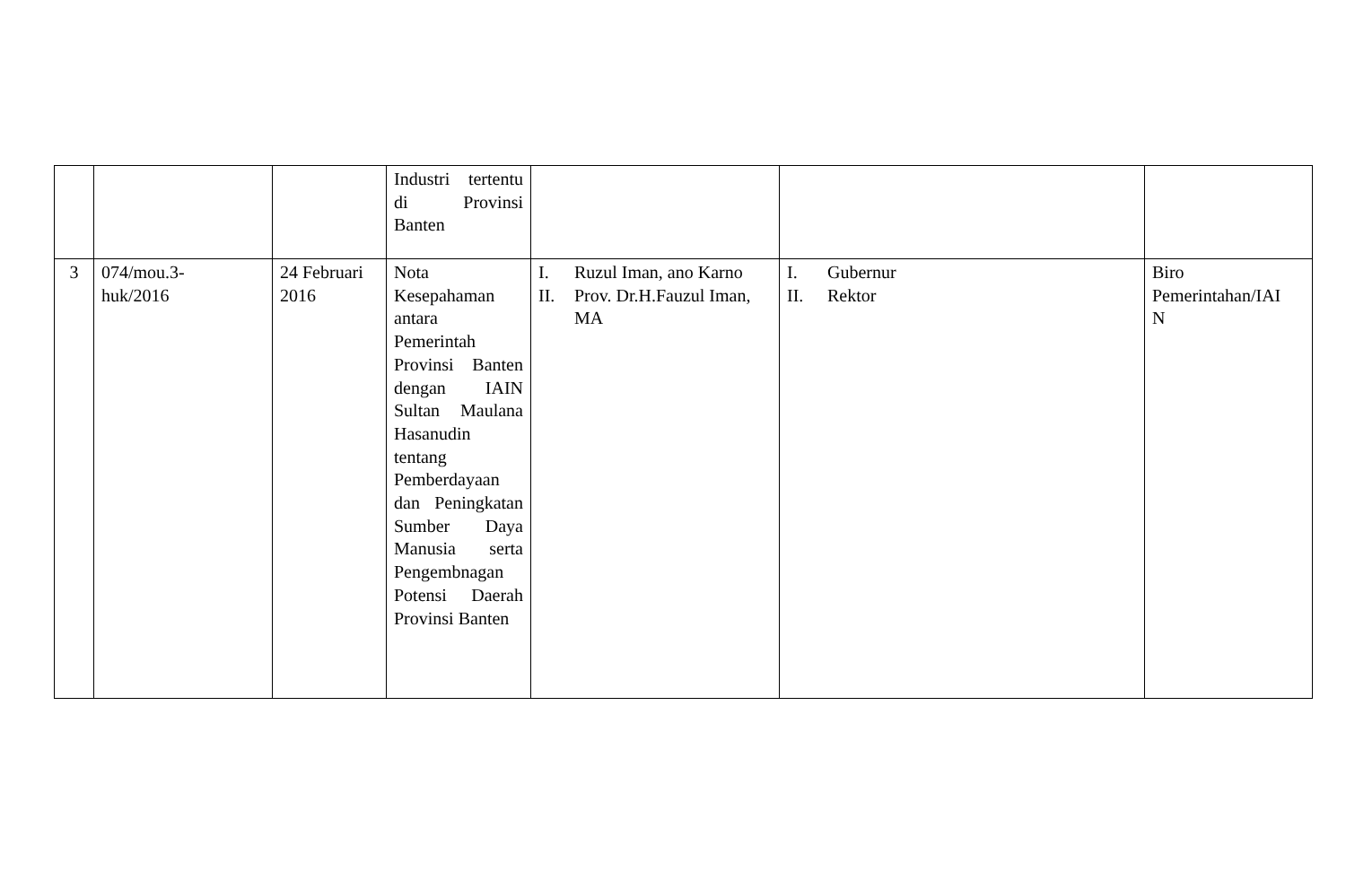| | | | Industri tertentu di Provinsi Banten | | | |
| 3 | 074/mou.3- huk/2016 | 24 Februari 2016 | Nota Kesepahaman antara Pemerintah Provinsi Banten dengan IAIN Sultan Maulana Hasanudin tentang Pemberdayaan dan Peningkatan Sumber Daya Manusia serta Pengembnagan Potensi Daerah Provinsi Banten | I. Ruzul Iman, ano Karno II. Prov. Dr.H.Fauzul Iman, MA | I. Gubernur II. Rektor | Biro Pemerintahan/IAI N |